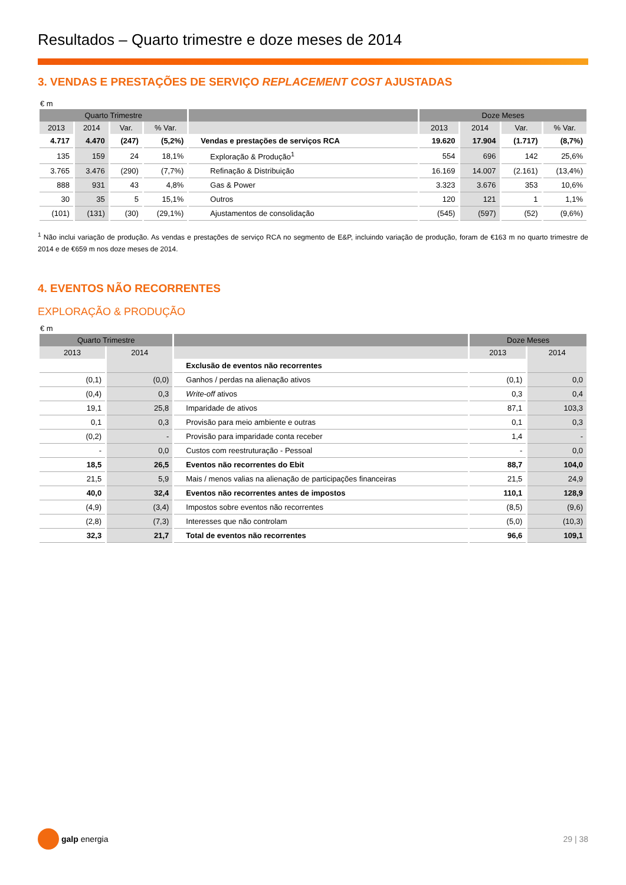Resultados – Quarto trimestre e doze meses de 2014
3. VENDAS E PRESTAÇÕES DE SERVIÇO REPLACEMENT COST AJUSTADAS
€ m
| Quarto Trimestre | | | | | Doze Meses | | | |
| --- | --- | --- | --- | --- | --- | --- | --- | --- |
| 2013 | 2014 | Var. | % Var. | | 2013 | 2014 | Var. | % Var. |
| 4.717 | 4.470 | (247) | (5,2%) | Vendas e prestações de serviços RCA | 19.620 | 17.904 | (1.717) | (8,7%) |
| 135 | 159 | 24 | 18,1% | Exploração & Produção<sup>1</sup> | 554 | 696 | 142 | 25,6% |
| 3.765 | 3.476 | (290) | (7,7%) | Refinação & Distribuição | 16.169 | 14.007 | (2.161) | (13,4%) |
| 888 | 931 | 43 | 4,8% | Gas & Power | 3.323 | 3.676 | 353 | 10,6% |
| 30 | 35 | 5 | 15,1% | Outros | 120 | 121 | 1 | 1,1% |
| (101) | (131) | (30) | (29,1%) | Ajustamentos de consolidação | (545) | (597) | (52) | (9,6%) |
<sup>1</sup> Não inclui variação de produção. As vendas e prestações de serviço RCA no segmento de E&P, incluindo variação de produção, foram de €163 m no quarto trimestre de 2014 e de €659 m nos doze meses de 2014.
4. EVENTOS NÃO RECORRENTES
EXPLORAÇÃO & PRODUÇÃO
€ m
| Quarto Trimestre | | | Doze Meses | |
| --- | --- | --- | --- | --- |
| 2013 | 2014 | | 2013 | 2014 |
| | | Exclusão de eventos não recorrentes | | |
| (0,1) | (0,0) | Ganhos / perdas na alienação ativos | (0,1) | 0,0 |
| (0,4) | 0,3 | Write-off ativos | 0,3 | 0,4 |
| 19,1 | 25,8 | Imparidade de ativos | 87,1 | 103,3 |
| 0,1 | 0,3 | Provisão para meio ambiente e outras | 0,1 | 0,3 |
| (0,2) | - | Provisão para imparidade conta receber | 1,4 | - |
| - | 0,0 | Custos com reestruturação - Pessoal | - | 0,0 |
| 18,5 | 26,5 | Eventos não recorrentes do Ebit | 88,7 | 104,0 |
| 21,5 | 5,9 | Mais / menos valias na alienação de participações financeiras | 21,5 | 24,9 |
| 40,0 | 32,4 | Eventos não recorrentes antes de impostos | 110,1 | 128,9 |
| (4,9) | (3,4) | Impostos sobre eventos não recorrentes | (8,5) | (9,6) |
| (2,8) | (7,3) | Interesses que não controlam | (5,0) | (10,3) |
| 32,3 | 21,7 | Total de eventos não recorrentes | 96,6 | 109,1 |
galp energia 29 | 38